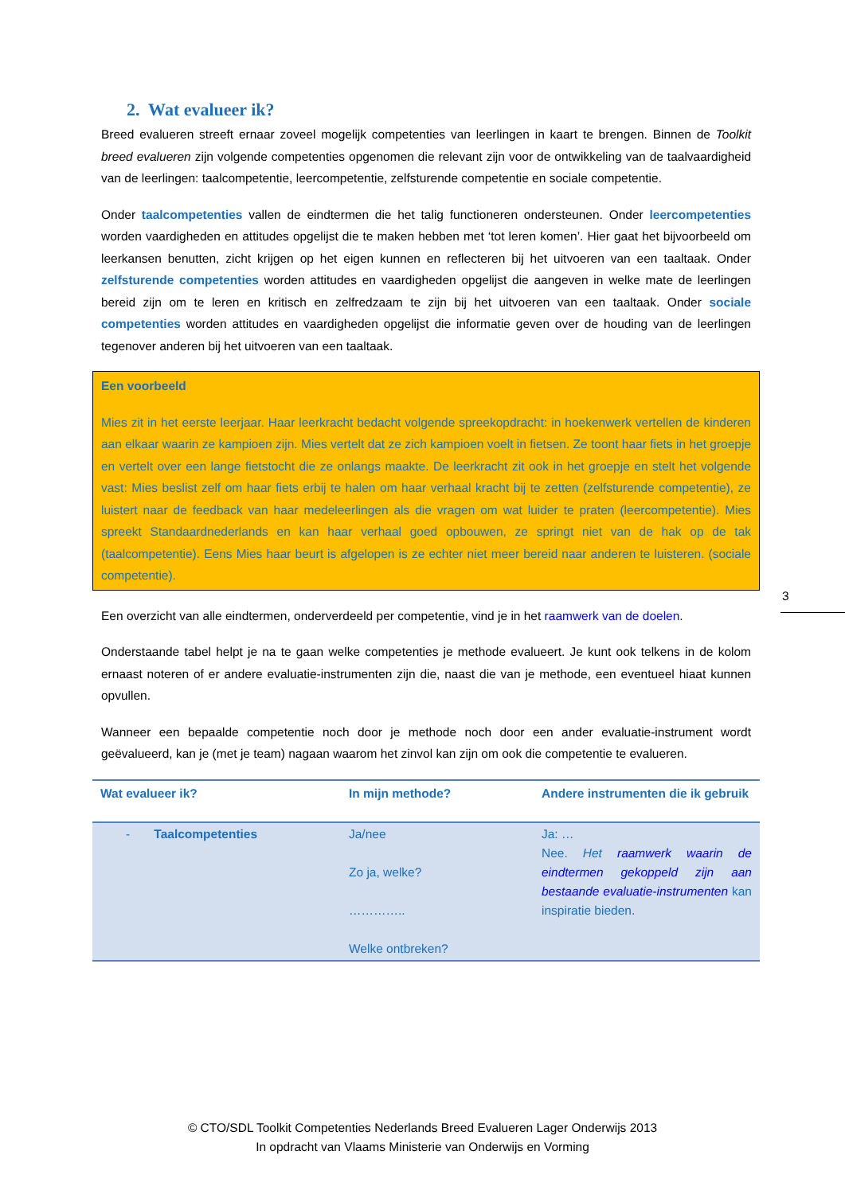2. Wat evalueer ik?
Breed evalueren streeft ernaar zoveel mogelijk competenties van leerlingen in kaart te brengen. Binnen de Toolkit breed evalueren zijn volgende competenties opgenomen die relevant zijn voor de ontwikkeling van de taalvaardigheid van de leerlingen: taalcompetentie, leercompetentie, zelfsturende competentie en sociale competentie.
Onder taalcompetenties vallen de eindtermen die het talig functioneren ondersteunen. Onder leercompetenties worden vaardigheden en attitudes opgelijst die te maken hebben met ‘tot leren komen’. Hier gaat het bijvoorbeeld om leerkansen benutten, zicht krijgen op het eigen kunnen en reflecteren bij het uitvoeren van een taaltaak. Onder zelfsturende competenties worden attitudes en vaardigheden opgelijst die aangeven in welke mate de leerlingen bereid zijn om te leren en kritisch en zelfredzaam te zijn bij het uitvoeren van een taaltaak. Onder sociale competenties worden attitudes en vaardigheden opgelijst die informatie geven over de houding van de leerlingen tegenover anderen bij het uitvoeren van een taaltaak.
Een voorbeeld
Mies zit in het eerste leerjaar. Haar leerkracht bedacht volgende spreekopdracht: in hoekenwerk vertellen de kinderen aan elkaar waarin ze kampioen zijn. Mies vertelt dat ze zich kampioen voelt in fietsen. Ze toont haar fiets in het groepje en vertelt over een lange fietstocht die ze onlangs maakte. De leerkracht zit ook in het groepje en stelt het volgende vast: Mies beslist zelf om haar fiets erbij te halen om haar verhaal kracht bij te zetten (zelfsturende competentie), ze luistert naar de feedback van haar medeleerlingen als die vragen om wat luider te praten (leercompetentie). Mies spreekt Standaardnederlands en kan haar verhaal goed opbouwen, ze springt niet van de hak op de tak (taalcompetentie). Eens Mies haar beurt is afgelopen is ze echter niet meer bereid naar anderen te luisteren. (sociale competentie).
Een overzicht van alle eindtermen, onderverdeeld per competentie, vind je in het raamwerk van de doelen.
Onderstaande tabel helpt je na te gaan welke competenties je methode evalueert. Je kunt ook telkens in de kolom ernaast noteren of er andere evaluatie-instrumenten zijn die, naast die van je methode, een eventueel hiaat kunnen opvullen.
Wanneer een bepaalde competentie noch door je methode noch door een ander evaluatie-instrument wordt geëvalueerd, kan je (met je team) nagaan waarom het zinvol kan zijn om ook die competentie te evalueren.
| Wat evalueer ik? | In mijn methode? | Andere instrumenten die ik gebruik |
| --- | --- | --- |
| - Taalcompetenties | Ja/nee Zo ja, welke? ………….. Welke ontbreken? | Ja: … Nee. Het raamwerk waarin de eindtermen gekoppeld zijn aan bestaande evaluatie-instrumenten kan inspiratie bieden. |
3
© CTO/SDL Toolkit Competenties Nederlands Breed Evalueren Lager Onderwijs 2013
In opdracht van Vlaams Ministerie van Onderwijs en Vorming